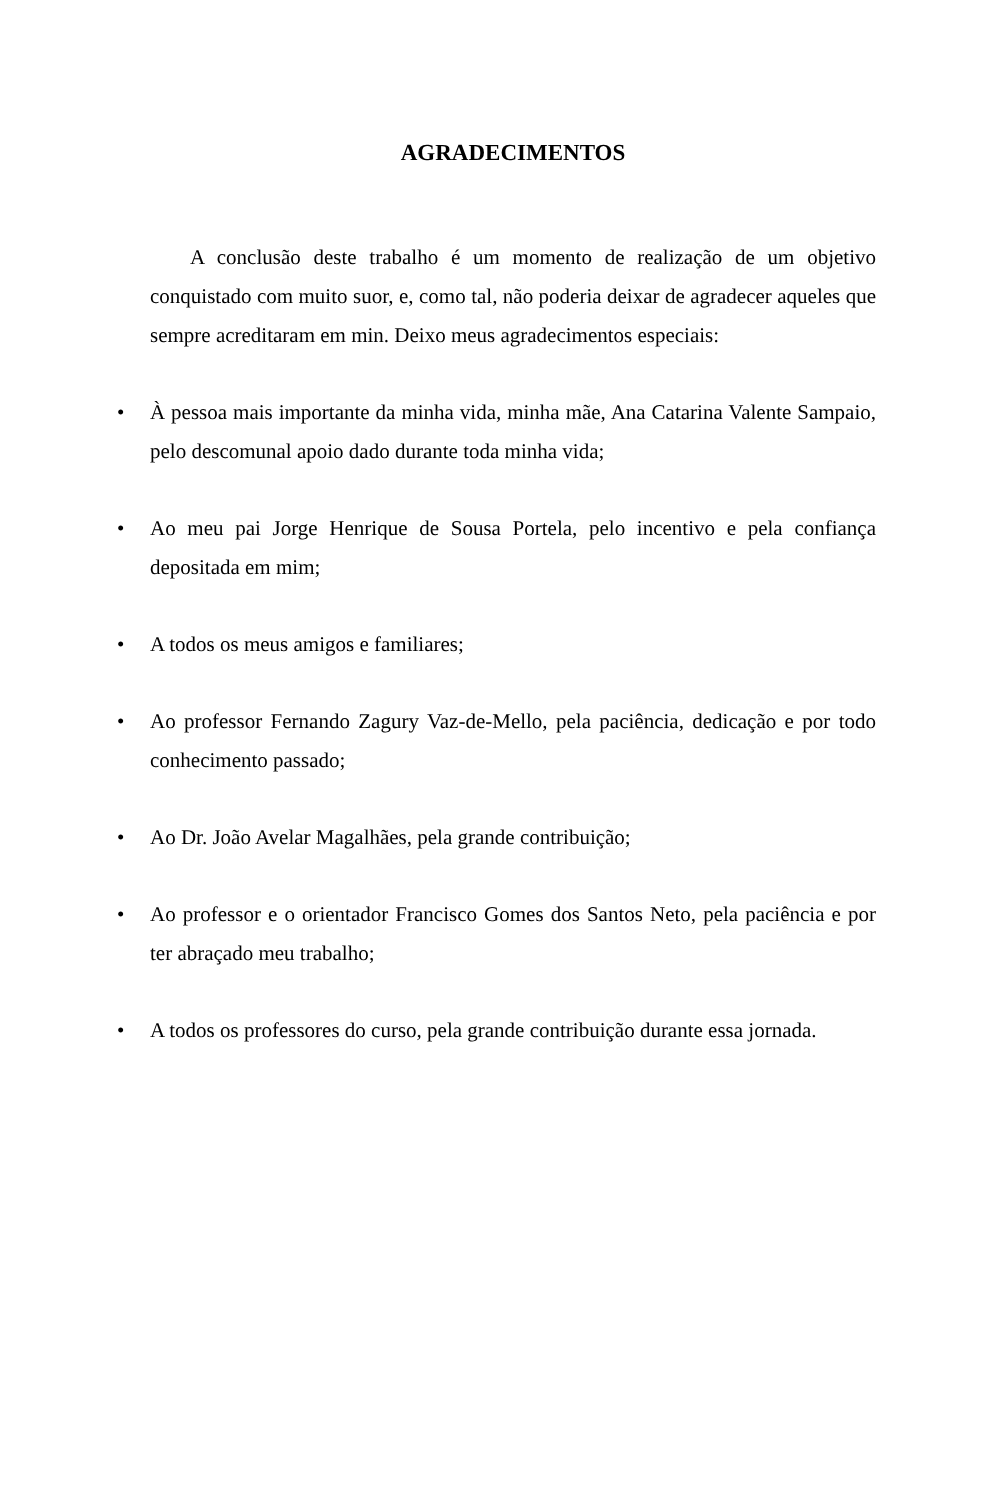AGRADECIMENTOS
A conclusão deste trabalho é um momento de realização de um objetivo conquistado com muito suor, e, como tal, não poderia deixar de agradecer aqueles que sempre acreditaram em min. Deixo meus agradecimentos especiais:
• À pessoa mais importante da minha vida, minha mãe, Ana Catarina Valente Sampaio, pelo descomunal apoio dado durante toda minha vida;
• Ao meu pai Jorge Henrique de Sousa Portela, pelo incentivo e pela confiança depositada em mim;
• A todos os meus amigos e familiares;
• Ao professor Fernando Zagury Vaz-de-Mello, pela paciência, dedicação e por todo conhecimento passado;
• Ao Dr. João Avelar Magalhães, pela grande contribuição;
• Ao professor e o orientador Francisco Gomes dos Santos Neto, pela paciência e por ter abraçado meu trabalho;
• A todos os professores do curso, pela grande contribuição durante essa jornada.